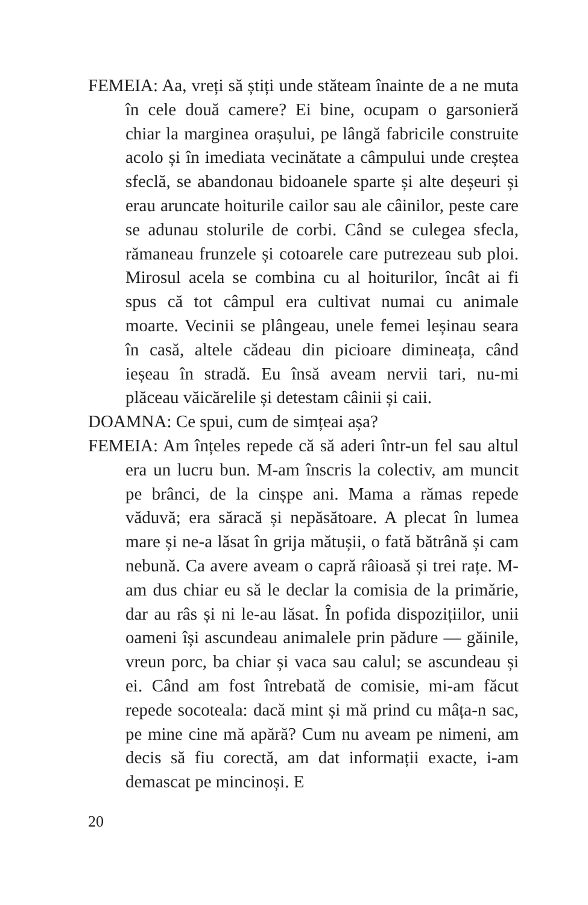FEMEIA: Aa, vreți să știți unde stăteam înainte de a ne muta în cele două camere? Ei bine, ocupam o garsonieră chiar la marginea orașului, pe lângă fabricile construite acolo și în imediata vecinătate a câmpului unde creștea sfeclă, se abandonau bidoanele sparte și alte deșeuri și erau aruncate hoiturile cailor sau ale câinilor, peste care se adunau stolurile de corbi. Când se culegea sfecla, rămaneau frunzele și cotoarele care putrezeau sub ploi. Mirosul acela se combina cu al hoiturilor, încât ai fi spus că tot câmpul era cultivat numai cu animale moarte. Vecinii se plângeau, unele femei leșinau seara în casă, altele cădeau din picioare dimineața, când ieșeau în stradă. Eu însă aveam nervii tari, nu-mi plăceau văicărelile și detestam câinii și caii.
DOAMNA: Ce spui, cum de simțeai așa?
FEMEIA: Am înțeles repede că să aderi într-un fel sau altul era un lucru bun. M-am înscris la colectiv, am muncit pe brânci, de la cinșpe ani. Mama a rămas repede văduvă; era săracă și nepăsătoare. A plecat în lumea mare și ne-a lăsat în grija mătușii, o fată bătrână și cam nebună. Ca avere aveam o capră râioasă și trei rațe. M-am dus chiar eu să le declar la comisia de la primărie, dar au râs și ni le-au lăsat. În pofida dispozițiilor, unii oameni își ascundeau animalele prin pădure — găinile, vreun porc, ba chiar și vaca sau calul; se ascundeau și ei. Când am fost întrebată de comisie, mi-am făcut repede socoteala: dacă mint și mă prind cu mâța-n sac, pe mine cine mă apără? Cum nu aveam pe nimeni, am decis să fiu corectă, am dat informații exacte, i-am demascat pe mincinoși. E
20